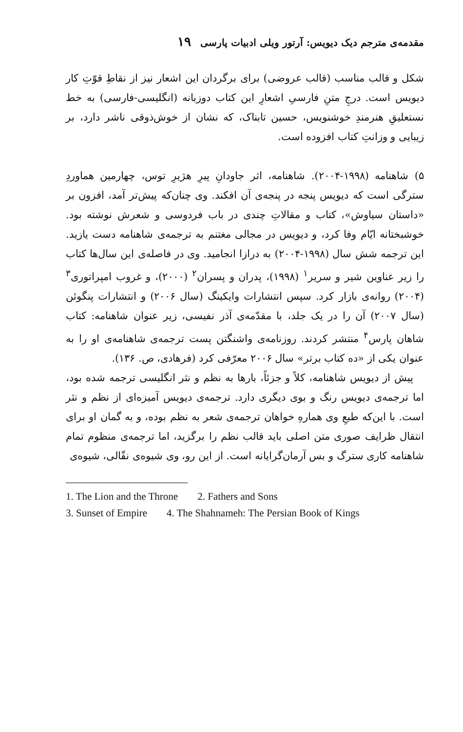مقدمه‌ی مترجم دیک دیویس: آرتور ویلی ادبیات پارسی ۱۹
شکل و قالب مناسب (قالب عروضی) برای برگردان این اشعار نیز از نقاطِ قوّتِ کار دیویس است. درجِ متنِ فارسیِ اشعارِ این کتاب دوزبانه (انگلیسی-فارسی) به خط نستعلیقِ هنرمندِ خوشنویس، حسین تابناک، که نشان از خوش‌ذوقی ناشر دارد، بر زیبایی و وزانتِ کتاب افزوده است.
۵) شاهنامه (۱۹۹۸-۲۰۰۴). شاهنامه، اثر جاودانِ پیرِ هژیرِ توس، چهارمین هماوردِ سترگی است که دیویس پنجه در پنجه‌ی آن افکند. وی چنان‌که پیش‌تر آمد، افزون بر «داستان سیاوش»، کتاب و مقالاتِ چندی در باب فردوسی و شعرش نوشته بود. خوشبختانه ایّام وفا کرد، و دیویس در مجالی مغتنم به ترجمه‌ی شاهنامه دست یازید. این ترجمه شش سال (۱۹۹۸-۲۰۰۴) به درازا انجامید. وی در فاصله‌ی این سال‌ها کتاب را زیر عناوین شیر و سریر<sup>۱</sup> (۱۹۹۸)، پدران و پسران<sup>۲</sup> (۲۰۰۰)، و غروب امپراتوری<sup>۳</sup> (۲۰۰۴) روانه‌ی بازار کرد. سپس انتشارات وایکینگ (سال ۲۰۰۶) و انتشارات پنگوئن (سال ۲۰۰۷) آن را در یک جلد، با مقدّمه‌ی آذر نفیسی، زیر عنوان شاهنامه: کتاب شاهان پارس<sup>۴</sup> منتشر کردند. روزنامه‌ی واشنگتن پست ترجمه‌ی شاهنامه‌ی او را به عنوان یکی از «ده کتاب برتر» سال ۲۰۰۶ معرّفی کرد (فرهادی، ص. ۱۳۶).
پیش از دیویس شاهنامه، کلاً و جزئاً، بارها به نظم و نثر انگلیسی ترجمه شده بود، اما ترجمه‌ی دیویس رنگ و بوی دیگری دارد. ترجمه‌ی دیویس آمیزه‌ای از نظم و نثر است. با این‌که طبعِ وی همارهِ خواهان ترجمه‌ی شعر به نظم بوده، و به گمان او برای انتقال ظرایف صوری متن اصلی باید قالب نظم را برگزید، اما ترجمه‌ی منظوم تمام شاهنامه کاری سترگ و بس آرمان‌گرایانه است. از این رو، وی شیوه‌ی نقّالی، شیوه‌ی
1. The Lion and the Throne 2. Fathers and Sons
3. Sunset of Empire 4. The Shahnameh: The Persian Book of Kings